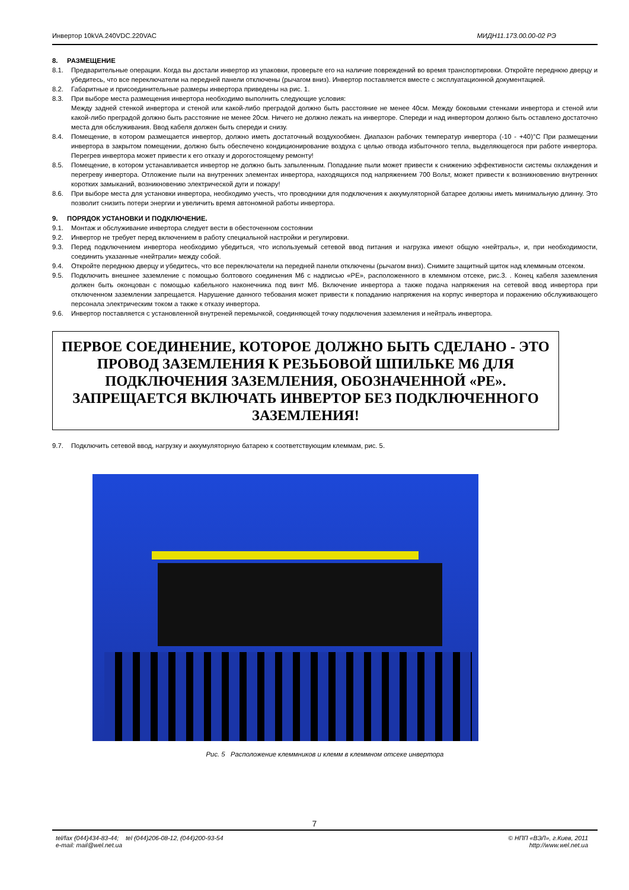Инвертор 10kVA.240VDC.220VAC МИДН11.173.00.00-02 РЭ
8. РАЗМЕЩЕНИЕ
8.1. Предварительные операции. Когда вы достали инвертор из упаковки, проверьте его на наличие повреждений во время транспортировки. Откройте переднюю дверцу и убедитесь, что все переключатели на передней панели отключены (рычагом вниз). Инвертор поставляется вместе с эксплуатационной документацией.
8.2. Габаритные и присоединительные размеры инвертора приведены на рис. 1.
8.3. При выборе места размещения инвертора необходимо выполнить следующие условия:
Между задней стенкой инвертора и стеной или какой-либо преградой должно быть расстояние не менее 40см. Между боковыми стенками инвертора и стеной или какой-либо преградой должно быть расстояние не менее 20см. Ничего не должно лежать на инверторе. Спереди и над инвертором должно быть оставлено достаточно места для обслуживания. Ввод кабеля должен быть спереди и снизу.
8.4. Помещение, в котором размещается инвертор, должно иметь достаточный воздухообмен. Диапазон рабочих температур инвертора (-10 - +40)°С При размещении инвертора в закрытом помещении, должно быть обеспечено кондиционирование воздуха с целью отвода избыточного тепла, выделяющегося при работе инвертора. Перегрев инвертора может привести к его отказу и дорогостоящему ремонту!
8.5. Помещение, в котором устанавливается инвертор не должно быть запыленным. Попадание пыли может привести к снижению эффективности системы охлаждения и перегреву инвертора. Отложение пыли на внутренних элементах инвертора, находящихся под напряжением 700 Вольт, может привести к возникновению внутренних коротких замыканий, возникновению электрической дуги и пожару!
8.6. При выборе места для установки инвертора, необходимо учесть, что проводники для подключения к аккумуляторной батарее должны иметь минимальную длинну. Это позволит снизить потери энергии и увеличить время автономной работы инвертора.
9. ПОРЯДОК УСТАНОВКИ И ПОДКЛЮЧЕНИЕ.
9.1. Монтаж и обслуживание инвертора следует вести в обесточенном состоянии
9.2. Инвертор не требует перед включением в работу специальной настройки и регулировки.
9.3. Перед подключением инвертора необходимо убедиться, что используемый сетевой ввод питания и нагрузка имеют общую «нейтраль», и, при необходимости, соединить указанные «нейтрали» между собой.
9.4. Откройте переднюю дверцу и убедитесь, что все переключатели на передней панели отключены (рычагом вниз). Снимите защитный щиток над клеммным отсеком.
9.5. Подключить внешнее заземление с помощью болтового соединения М6 с надписью «РЕ», расположенного в клеммном отсеке, рис.3. . Конец кабеля заземления должен быть оконцован с помощью кабельного наконечника под винт М6. Включение инвертора а также подача напряжения на сетевой ввод инвертора при отключенном заземлении запрещается. Нарушение данного тебования может привести к попаданию напряжения на корпус инвертора и поражению обслуживающего персонала электрическим током а также к отказу инвертора.
9.6. Инвертор поставляется с установленной внутреней перемычкой, соединяющей точку подключения заземления и нейтраль инвертора.
ПЕРВОЕ СОЕДИНЕНИЕ, КОТОРОЕ ДОЛЖНО БЫТЬ СДЕЛАНО - ЭТО ПРОВОД ЗАЗЕМЛЕНИЯ К РЕЗЬБОВОЙ ШПИЛЬКЕ М6 ДЛЯ ПОДКЛЮЧЕНИЯ ЗАЗЕМЛЕНИЯ, ОБОЗНАЧЕННОЙ «РЕ». ЗАПРЕЩАЕТСЯ ВКЛЮЧАТЬ ИНВЕРТОР БЕЗ ПОДКЛЮЧЕННОГО ЗАЗЕМЛЕНИЯ!
9.7. Подключить сетевой ввод, нагрузку и аккумуляторную батарею к соответствующим клеммам, рис. 5.
Рис. 5 Расположение клеммников и клемм в клеммном отсеке инвертора
7
tel/fax (044)434-83-44; tel (044)206-08-12, (044)200-93-54
e-mail: mail@wel.net.ua © НПП «ВЭЛ», г.Киев, 2011
http://www.wel.net.ua